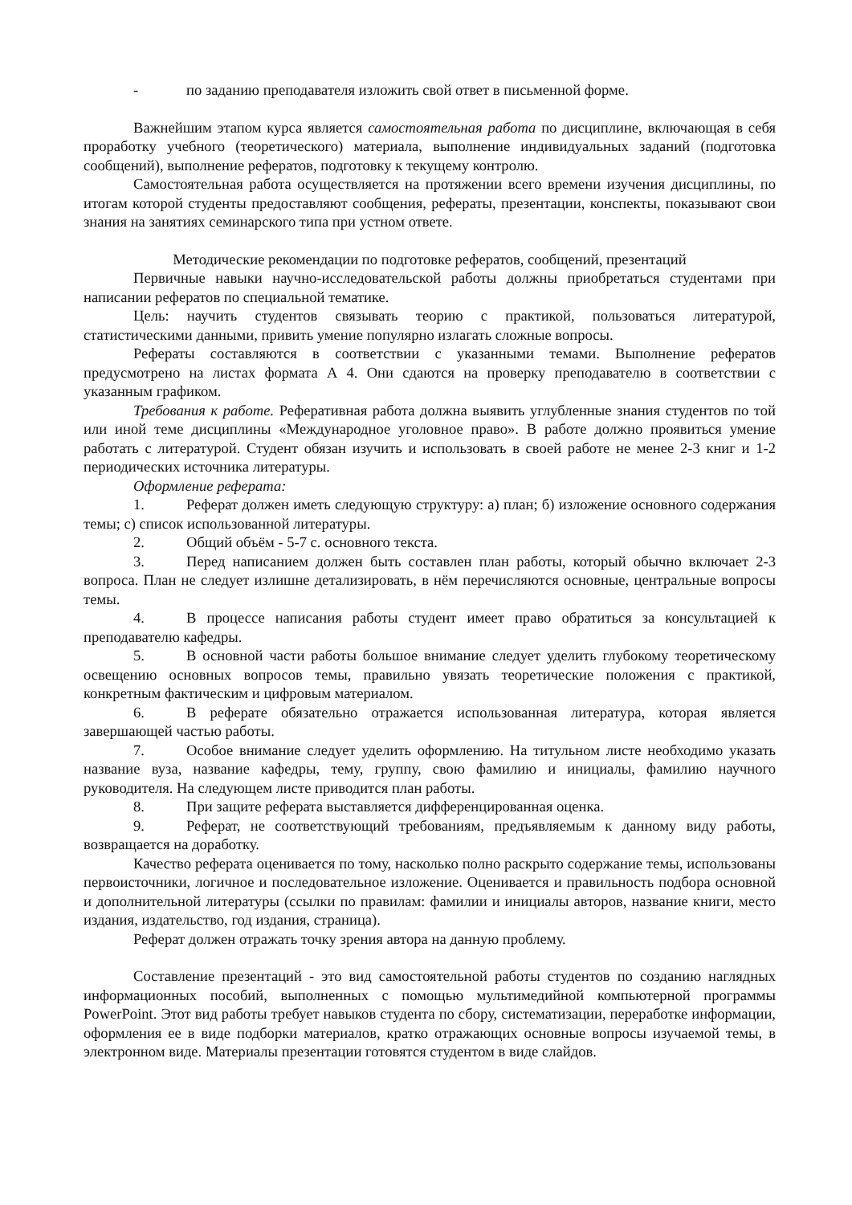- по заданию преподавателя изложить свой ответ в письменной форме.
Важнейшим этапом курса является самостоятельная работа по дисциплине, включающая в себя проработку учебного (теоретического) материала, выполнение индивидуальных заданий (подготовка сообщений), выполнение рефератов, подготовку к текущему контролю.
Самостоятельная работа осуществляется на протяжении всего времени изучения дисциплины, по итогам которой студенты предоставляют сообщения, рефераты, презентации, конспекты, показывают свои знания на занятиях семинарского типа при устном ответе.
Методические рекомендации по подготовке рефератов, сообщений, презентаций
Первичные навыки научно-исследовательской работы должны приобретаться студентами при написании рефератов по специальной тематике.
Цель: научить студентов связывать теорию с практикой, пользоваться литературой, статистическими данными, привить умение популярно излагать сложные вопросы.
Рефераты составляются в соответствии с указанными темами. Выполнение рефератов предусмотрено на листах формата А 4. Они сдаются на проверку преподавателю в соответствии с указанным графиком.
Требования к работе. Реферативная работа должна выявить углубленные знания студентов по той или иной теме дисциплины «Международное уголовное право». В работе должно проявиться умение работать с литературой. Студент обязан изучить и использовать в своей работе не менее 2-3 книг и 1-2 периодических источника литературы.
Оформление реферата:
1. Реферат должен иметь следующую структуру: а) план; б) изложение основного содержания темы; с) список использованной литературы.
2. Общий объём - 5-7 с. основного текста.
3. Перед написанием должен быть составлен план работы, который обычно включает 2-3 вопроса. План не следует излишне детализировать, в нём перечисляются основные, центральные вопросы темы.
4. В процессе написания работы студент имеет право обратиться за консультацией к преподавателю кафедры.
5. В основной части работы большое внимание следует уделить глубокому теоретическому освещению основных вопросов темы, правильно увязать теоретические положения с практикой, конкретным фактическим и цифровым материалом.
6. В реферате обязательно отражается использованная литература, которая является завершающей частью работы.
7. Особое внимание следует уделить оформлению. На титульном листе необходимо указать название вуза, название кафедры, тему, группу, свою фамилию и инициалы, фамилию научного руководителя. На следующем листе приводится план работы.
8. При защите реферата выставляется дифференцированная оценка.
9. Реферат, не соответствующий требованиям, предъявляемым к данному виду работы, возвращается на доработку.
Качество реферата оценивается по тому, насколько полно раскрыто содержание темы, использованы первоисточники, логичное и последовательное изложение. Оценивается и правильность подбора основной и дополнительной литературы (ссылки по правилам: фамилии и инициалы авторов, название книги, место издания, издательство, год издания, страница).
Реферат должен отражать точку зрения автора на данную проблему.
Составление презентаций - это вид самостоятельной работы студентов по созданию наглядных информационных пособий, выполненных с помощью мультимедийной компьютерной программы PowerPoint. Этот вид работы требует навыков студента по сбору, систематизации, переработке информации, оформления ее в виде подборки материалов, кратко отражающих основные вопросы изучаемой темы, в электронном виде. Материалы презентации готовятся студентом в виде слайдов.